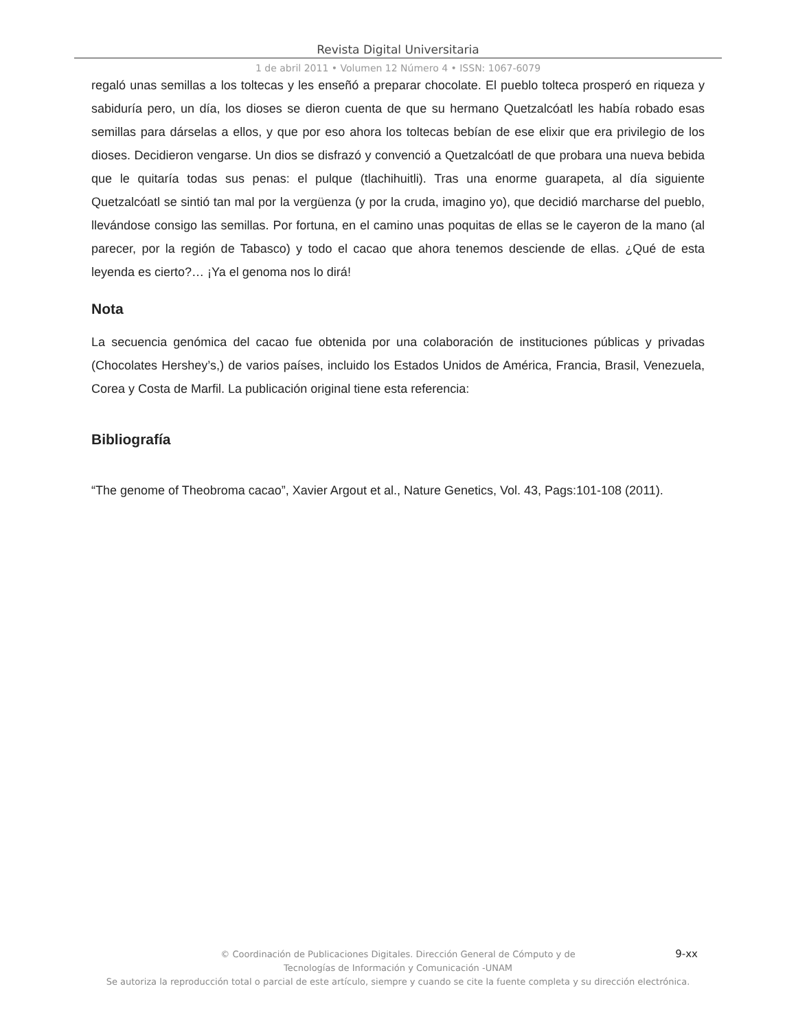Revista Digital Universitaria
1 de abril 2011 • Volumen 12 Número 4 • ISSN: 1067-6079
regaló unas semillas a los toltecas y les enseñó a preparar chocolate. El pueblo tolteca prosperó en riqueza y sabiduría pero, un día, los dioses se dieron cuenta de que su hermano Quetzalcóatl les había robado esas semillas para dárselas a ellos, y que por eso ahora los toltecas bebían de ese elixir que era privilegio de los dioses. Decidieron vengarse. Un dios se disfrazó y convenció a Quetzalcóatl de que probara una nueva bebida que le quitaría todas sus penas: el pulque (tlachihuitli). Tras una enorme guarapeta, al día siguiente Quetzalcóatl se sintió tan mal por la vergüenza (y por la cruda, imagino yo), que decidió marcharse del pueblo, llevándose consigo las semillas. Por fortuna, en el camino unas poquitas de ellas se le cayeron de la mano (al parecer, por la región de Tabasco) y todo el cacao que ahora tenemos desciende de ellas. ¿Qué de esta leyenda es cierto?… ¡Ya el genoma nos lo dirá!
Nota
La secuencia genómica del cacao fue obtenida por una colaboración de instituciones públicas y privadas (Chocolates Hershey’s,) de varios países, incluido los Estados Unidos de América, Francia, Brasil, Venezuela, Corea y Costa de Marfil. La publicación original tiene esta referencia:
Bibliografía
“The genome of Theobroma cacao”, Xavier Argout et al., Nature Genetics, Vol. 43, Pags:101-108 (2011).
9-xx
© Coordinación de Publicaciones Digitales. Dirección General de Cómputo y de
Tecnologías de Información y Comunicación -UNAM
Se autoriza la reproducción total o parcial de este artículo, siempre y cuando se cite la fuente completa y su dirección electrónica.